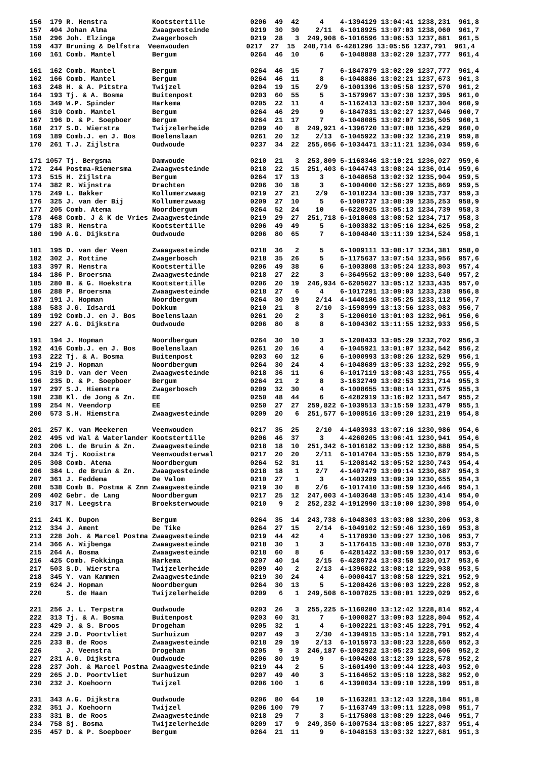156  179 R. Henstra           Kootstertille           0206  49  42     4    4-1394129 13:04:41 1238,231  961,8
157  404 Johan Alma           Zwaagwesteinde          0219  30  30    2/11  6-1018925 13:07:03 1238,060  961,7
158  296 Joh. Elzinga         Zwagerbosch             0219  28   3  249,908 6-1016596 13:06:53 1237,881  961,5
159  437 Bruning & Delfstra  Veenwouden              0217  27  15  248,714 6-4281296 13:05:56 1237,791  961,4
160  161 Comb. Mantel         Bergum                  0264  46  10     6    6-1048888 13:02:20 1237,777  961,4

161  162 Comb. Mantel         Bergum                  0264  46  15     7    6-1847879 13:02:20 1237,777  961,4
162  166 Comb. Mantel         Bergum                  0264  46  11     8    6-1048886 13:02:21 1237,673  961,3
163  248 H. & A. Pitstra      Twijzel                 0204  19  15    2/9   6-1001396 13:05:58 1237,570  961,2
164  193 Tj. & A. Bosma       Buitenpost              0203  60  55     5    3-1579967 13:07:38 1237,395  961,0
165  349 W.P. Spinder         Harkema                 0205  22  11     4    5-1162413 13:02:50 1237,304  960,9
166  310 Comb. Mantel         Bergum                  0264  46  29     9    6-1847831 13:02:27 1237,046  960,7
167  196 D. & P. Soepboer     Bergum                  0264  21  17     7    6-1048085 13:02:07 1236,505  960,1
168  217 S.D. Wierstra        Twijzelerheide          0209  40   8  249,921 4-1396720 13:07:08 1236,429  960,0
169  189 Comb.J. en J. Bos    Boelenslaan             0261  20  12    2/13  6-1045922 13:00:32 1236,219  959,8
170  261 T.J. Zijlstra        Oudwoude                0237  34  22  255,056 6-1034471 13:11:21 1236,034  959,6

171 1057 Tj. Bergsma          Damwoude                0210  21   3  253,809 5-1168346 13:10:21 1236,027  959,6
172  244 Postma-Riemersma     Zwaagwesteinde          0218  22  15  251,403 6-1044743 13:08:24 1236,014  959,6
173  515 H. Zijlstra          Bergum                  0264  17  13     3    6-1048658 13:02:32 1235,904  959,5
174  382 R. Wijnstra          Drachten                0206  30  18     3    6-1004000 12:56:27 1235,869  959,5
175  249 L. Bakker            Kollumerzwaag           0219  27  21    2/9   6-1018234 13:08:39 1235,737  959,3
176  325 J. van der Bij       Kollumerzwaag           0209  27  10     5    6-1008737 13:08:39 1235,253  958,9
177  205 Comb. Atema          Noordbergum             0264  52  24    10    6-6220925 13:05:13 1234,739  958,3
178  468 Comb. J & K de Vries Zwaagwesteinde          0219  29  27  251,718 6-1018608 13:08:52 1234,717  958,3
179  183 R. Henstra           Kootstertille           0206  49  49     5    6-1003832 13:05:16 1234,625  958,2
180  190 A.G. Dijkstra        Oudwoude                0206  80  65     7    6-1004840 13:11:39 1234,524  958,1

181  195 D. van der Veen      Zwaagwesteinde          0218  36   2     5    6-1009111 13:08:17 1234,381  958,0
182  302 J. Rottine           Zwagerbosch             0218  35  26     5    5-1175637 13:07:54 1233,956  957,6
183  397 R. Henstra           Kootstertille           0206  49  38     6    6-1003808 13:05:24 1233,803  957,4
184  186 P. Broersma          Zwaagwesteinde          0218  27  22     3    6-3649552 13:09:00 1233,540  957,2
185  280 B. & G. Hoekstra     Kootstertille           0206  20  19  246,934 6-6205027 13:05:12 1233,435  957,0
186  288 P. Broersma          Zwaagwesteinde          0218  27   6     4    6-1017291 13:09:03 1233,238  956,8
187  191 J. Hopman            Noordbergum             0264  30  19    2/14  4-1440186 13:05:25 1233,112  956,7
188  583 J.G. Idsardi         Dokkum                  0210  21   8    2/10  3-1598999 13:13:56 1233,083  956,7
189  192 Comb.J. en J. Bos    Boelenslaan             0261  20   2     3    5-1206010 13:01:03 1232,961  956,6
190  227 A.G. Dijkstra        Oudwoude                0206  80   8     8    6-1004302 13:11:55 1232,933  956,5

191  194 J. Hopman            Noordbergum             0264  30  10     3    5-1208433 13:05:29 1232,702  956,3
192  416 Comb.J. en J. Bos    Boelenslaan             0261  20  16     4    6-1045921 13:01:07 1232,542  956,2
193  222 Tj. & A. Bosma       Buitenpost              0203  60  12     6    6-1000993 13:08:26 1232,529  956,1
194  219 J. Hopman            Noordbergum             0264  30  24     4    6-1048689 13:05:33 1232,292  955,9
195  319 D. van der Veen      Zwaagwesteinde          0218  36  11     6    6-1017119 13:08:43 1231,755  955,4
196  235 D. & P. Soepboer     Bergum                  0264  21   2     8    3-1632749 13:02:53 1231,714  955,3
197  297 S.J. Hiemstra        Zwagerbosch             0209  32  30     4    6-1008655 13:08:14 1231,675  955,3
198  238 Kl. de Jong & Zn.    EE                      0250  48  44     6    6-4282919 13:16:02 1231,547  955,2
199  254 M. Veendorp          EE                      0250  27  27  259,822 6-1039513 13:15:59 1231,479  955,1
200  573 S.H. Hiemstra        Zwaagwesteinde          0209  20   6  251,577 6-1008516 13:09:20 1231,219  954,8

201  257 K. van Meekeren      Veenwouden              0217  35  25    2/10  4-1403933 13:07:16 1230,986  954,6
202  495 vd Wal & Waterlander Kootstertille           0206  46  37     3    4-4260205 13:06:41 1230,941  954,6
203  206 L. de Bruin & Zn.    Zwaagwesteinde          0218  18  10  251,342 6-1016182 13:09:12 1230,888  954,5
204  324 Tj. Kooistra         Veenwoudsterwal         0217  20  20    2/11  6-1014704 13:05:55 1230,879  954,5
205  308 Comb. Atema          Noordbergum             0264  52  31    11    5-1208142 13:05:52 1230,743  954,4
206  384 L. de Bruin & Zn.    Zwaagwesteinde          0218  18   1    2/7   4-1407479 13:09:14 1230,687  954,3
207  361 J. Feddema           De Valom                0210  27   1     3    4-1403289 13:09:39 1230,655  954,3
208  538 Comb B. Postma & Znn Zwaagwesteinde          0219  30   8    2/6   6-1017410 13:08:59 1230,446  954,1
209  402 Gebr. de Lang        Noordbergum             0217  25  12  247,003 4-1403648 13:05:45 1230,414  954,0
210  317 M. Leegstra          Broeksterwoude          0210   9   2  252,232 4-1912990 13:10:00 1230,398  954,0

211  241 K. Dupon             Bergum                  0264  35  14  243,738 6-1048303 13:03:08 1230,206  953,8
212  334 J. Ament             De Tike                 0264  27  15    2/14  6-1049102 12:59:46 1230,169  953,8
213  228 Joh. & Marcel Postma Zwaagwesteinde          0219  44  42     4    5-1178930 13:09:27 1230,106  953,7
214  366 A. Wijbenga          Zwaagwesteinde          0218  30   1     3    5-1176415 13:08:40 1230,078  953,7
215  264 A. Bosma             Zwaagwesteinde          0218  60   8     6    6-4281422 13:08:59 1230,017  953,6
216  425 Comb. Fokkinga       Harkema                 0207  40  14    2/15  6-4280724 13:03:58 1230,017  953,6
217  503 S.D. Wierstra        Twijzelerheide          0209  40   2    2/13  4-1396822 13:08:12 1229,938  953,5
218  345 Y. van Kammen        Zwaagwesteinde          0219  30  24     4    6-0000417 13:08:58 1229,321  952,9
219  624 J. Hopman            Noordbergum             0264  30  13     5    5-1208426 13:06:03 1229,228  952,8
220      S. de Haan           Twijzelerheide          0209   6   1  249,508 6-1007825 13:08:01 1229,029  952,6

221  256 J. L. Terpstra       Oudwoude                0203  26   3  255,225 5-1160280 13:12:42 1228,814  952,4
222  313 Tj. & A. Bosma       Buitenpost              0203  60  31     7    6-1000827 13:09:03 1228,804  952,4
223  429 J. & S. Broos        Drogeham                0205  32   1     4    6-1002221 13:03:45 1228,791  952,4
224  229 J.D. Poortvliet      Surhuizum               0207  49   3    2/30  4-1394915 13:05:14 1228,791  952,4
225  233 B. de Roos           Zwaagwesteinde          0218  29  19    2/13  6-1015973 13:08:23 1228,650  952,3
226      J. Veenstra          Drogeham                0205   9   3  246,187 6-1002922 13:05:23 1228,606  952,2
227  231 A.G. Dijkstra        Oudwoude                0206  80  19     9    6-1004208 13:12:39 1228,578  952,2
228  237 Joh. & Marcel Postma Zwaagwesteinde          0219  44   2     5    3-1601490 13:09:44 1228,403  952,0
229  265 J.D. Poortvliet      Surhuizum               0207  49  40     3    5-1164652 13:05:18 1228,382  952,0
230  232 J. Koehoorn          Twijzel                 0206 100   1     6    4-1390034 13:09:10 1228,199  951,8

231  343 A.G. Dijkstra        Oudwoude                0206  80  64    10    5-1163281 13:12:43 1228,184  951,8
232  351 J. Koehoorn          Twijzel                 0206 100  79     7    5-1163749 13:09:11 1228,098  951,7
233  331 B. de Roos           Zwaagwesteinde          0218  29   7     3    5-1175808 13:08:29 1228,046  951,7
234  758 Sj. Bosma            Twijzelerheide          0209  17   9  249,350 6-1007534 13:08:05 1227,837  951,4
235  457 D. & P. Soepboer     Bergum                  0264  21  11     9    6-1048153 13:03:32 1227,681  951,3